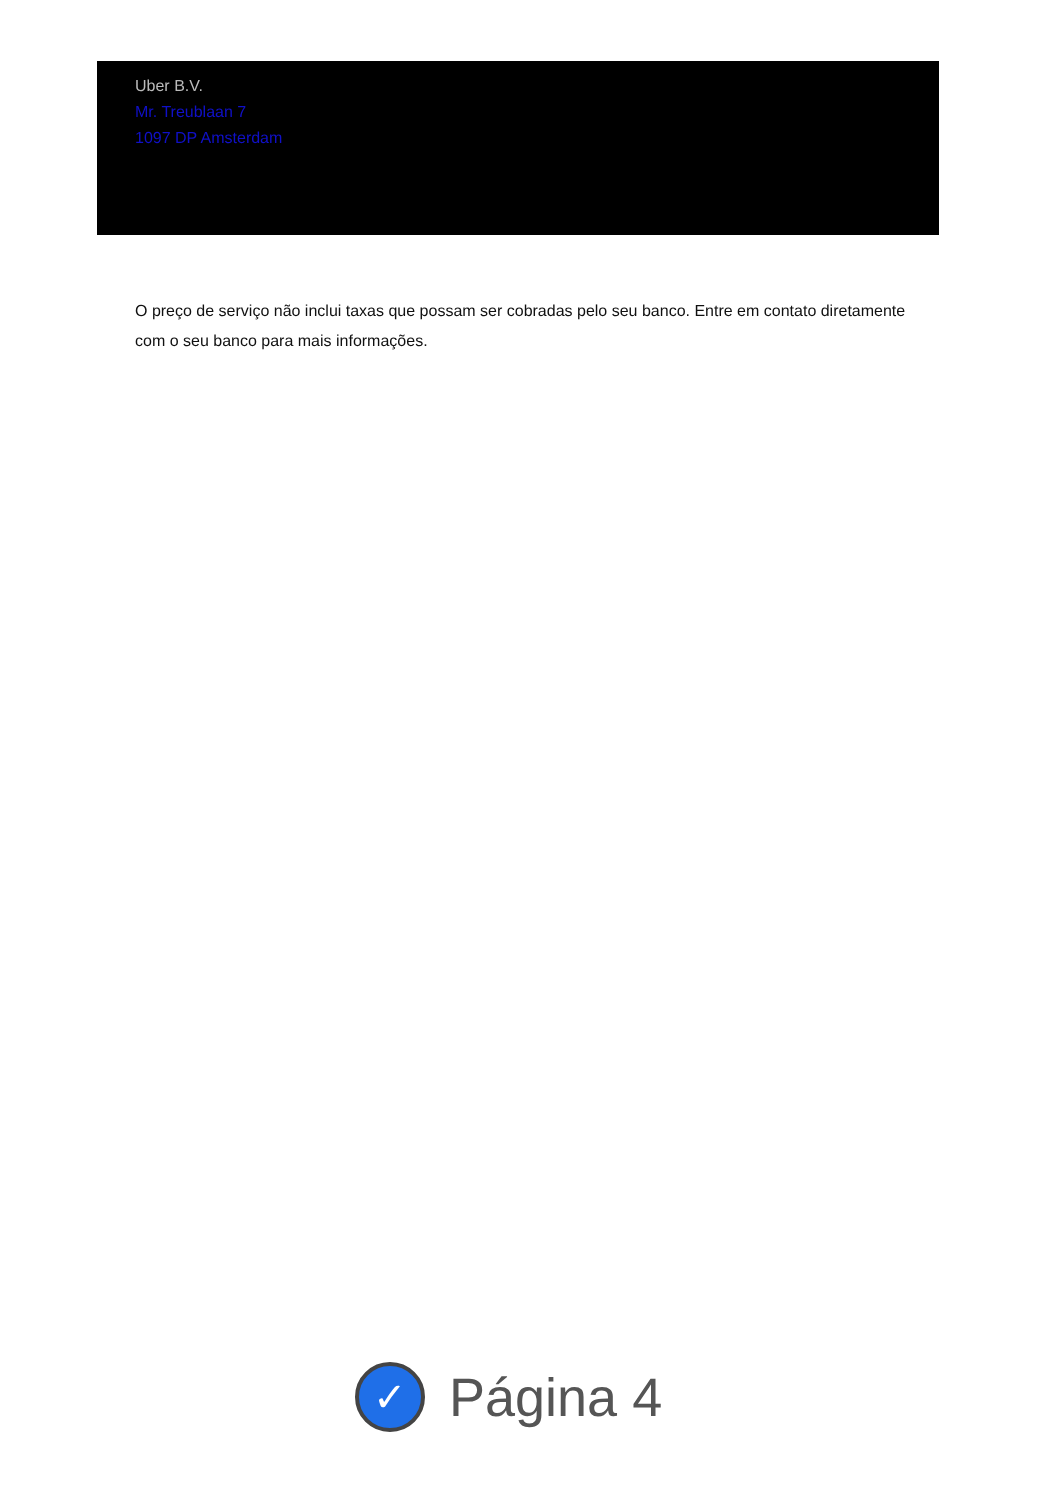Uber B.V.
Mr. Treublaan 7
1097 DP Amsterdam
O preço de serviço não inclui taxas que possam ser cobradas pelo seu banco. Entre em contato diretamente com o seu banco para mais informações.
✓
Página 4